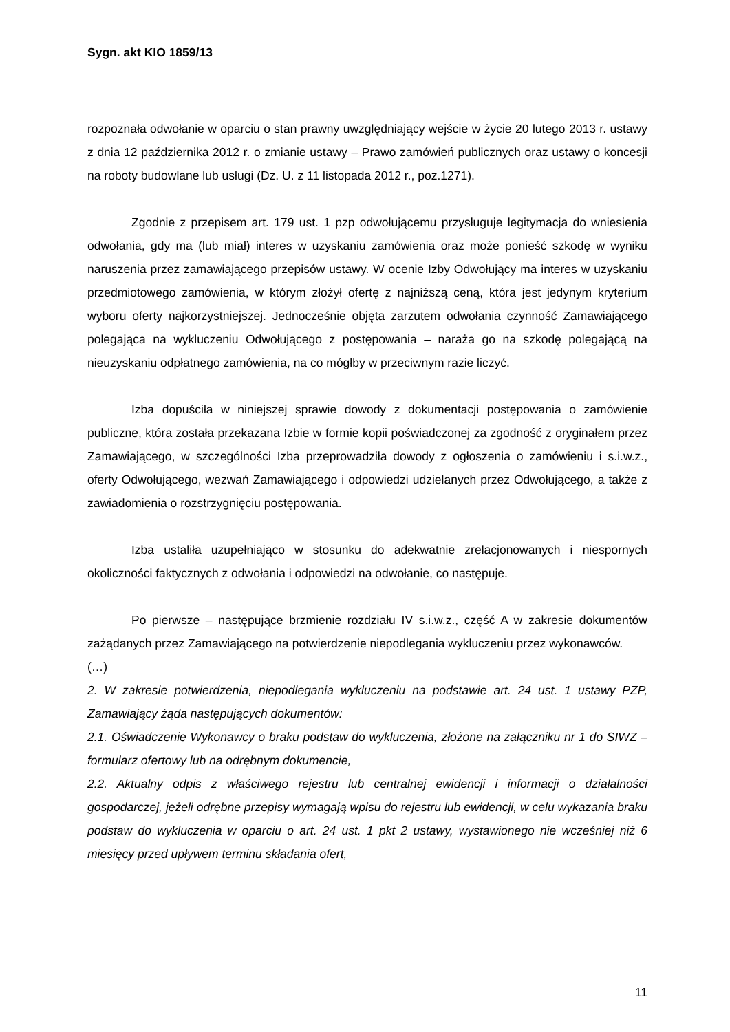Sygn. akt KIO 1859/13
rozpoznała odwołanie w oparciu o stan prawny uwzględniający wejście w życie 20 lutego 2013 r. ustawy z dnia 12 października 2012 r. o zmianie ustawy – Prawo zamówień publicznych oraz ustawy o koncesji na roboty budowlane lub usługi (Dz. U. z 11 listopada 2012 r., poz.1271).
Zgodnie z przepisem art. 179 ust. 1 pzp odwołującemu przysługuje legitymacja do wniesienia odwołania, gdy ma (lub miał) interes w uzyskaniu zamówienia oraz może ponieść szkodę w wyniku naruszenia przez zamawiającego przepisów ustawy. W ocenie Izby Odwołujący ma interes w uzyskaniu przedmiotowego zamówienia, w którym złożył ofertę z najniższą ceną, która jest jedynym kryterium wyboru oferty najkorzystniejszej. Jednocześnie objęta zarzutem odwołania czynność Zamawiającego polegająca na wykluczeniu Odwołującego z postępowania – naraża go na szkodę polegającą na nieuzyskaniu odpłatnego zamówienia, na co mógłby w przeciwnym razie liczyć.
Izba dopuściła w niniejszej sprawie dowody z dokumentacji postępowania o zamówienie publiczne, która została przekazana Izbie w formie kopii poświadczonej za zgodność z oryginałem przez Zamawiającego, w szczególności Izba przeprowadziła dowody z ogłoszenia o zamówieniu i s.i.w.z., oferty Odwołującego, wezwań Zamawiającego i odpowiedzi udzielanych przez Odwołującego, a także z zawiadomienia o rozstrzygnięciu postępowania.
Izba ustaliła uzupełniająco w stosunku do adekwatnie zrelacjonowanych i niespornych okoliczności faktycznych z odwołania i odpowiedzi na odwołanie, co następuje.
Po pierwsze – następujące brzmienie rozdziału IV s.i.w.z., część A w zakresie dokumentów zażądanych przez Zamawiającego na potwierdzenie niepodlegania wykluczeniu przez wykonawców.
(…)
2. W zakresie potwierdzenia, niepodlegania wykluczeniu na podstawie art. 24 ust. 1 ustawy PZP, Zamawiający żąda następujących dokumentów:
2.1. Oświadczenie Wykonawcy o braku podstaw do wykluczenia, złożone na załączniku nr 1 do SIWZ – formularz ofertowy lub na odrębnym dokumencie,
2.2. Aktualny odpis z właściwego rejestru lub centralnej ewidencji i informacji o działalności gospodarczej, jeżeli odrębne przepisy wymagają wpisu do rejestru lub ewidencji, w celu wykazania braku podstaw do wykluczenia w oparciu o art. 24 ust. 1 pkt 2 ustawy, wystawionego nie wcześniej niż 6 miesięcy przed upływem terminu składania ofert,
11